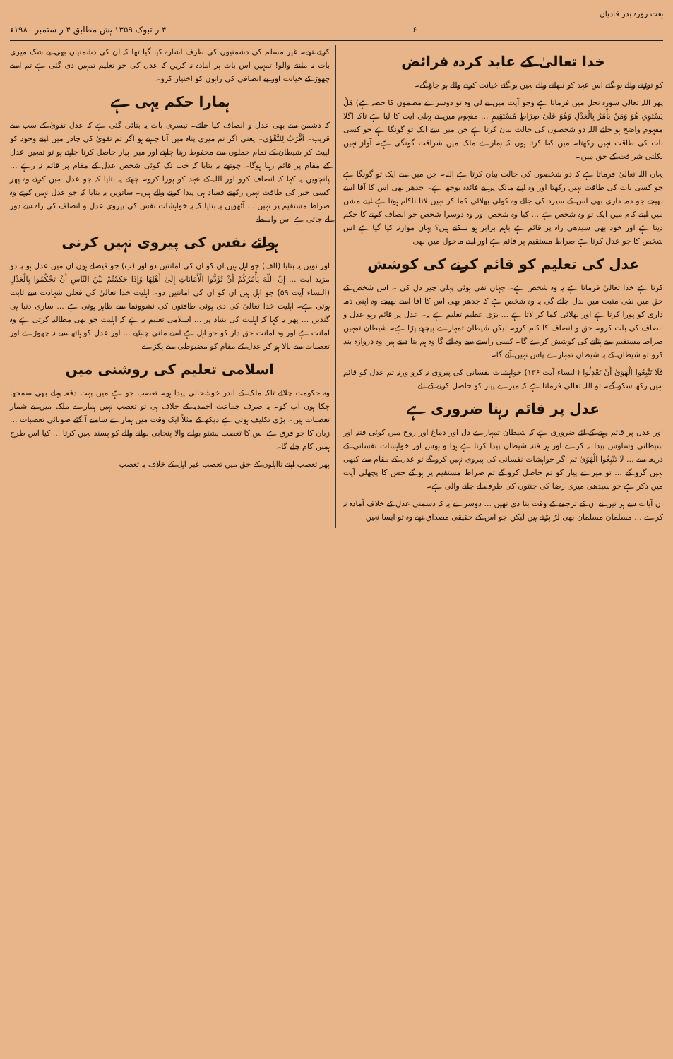ہفت روزہ بدر قادیان
۶ ۴ ر تبوک ۱۳۵۹ ہش مطابق ۴ ر ستمبر ۱۹۸۰ء
خدا تعالیٰ کے عاید کردہ فرائض
کو توڑنے والے ہو گئے اس عہد کو نبھانے والے نہیں ہو گئے خیانت کرنے والے ہو جاؤ گے۔
پھر اللہ تعالیٰ سورہ نحل میں فرماتا ہے وجو آیت میں نے لی وہ تو دوسرے مضمون کا حصہ ہے) هَلْ يَسْتَوِي هُوَ وَمَنْ يَأْمُرُ بِالْعَدْلِ وَهُوَ عَلَىٰ صِرَاطٍ مُسْتَقِيمٍ ... مفہوم میں نے پہلی آیت کا لیا ہے تاکہ اگلا مفہوم واضح ہو جائے اللہ دو شخصوں کی حالت بیان کرتا ہے جن میں سے ایک تو گونگا ہے جو کسی بات کی طاقت نہیں رکھتا۔ میں کہا کرتا ہوں کہ ہمارے ملک میں شرافت گونگی ہے۔ آواز نہیں نکلتی شرافت کے حق میں۔
یہاں اللہ تعالیٰ فرماتا ہے کہ دو شخصوں کی حالت بیان کرتا ہے اللہ۔ جن میں سے ایک تو گونگا ہے جو کسی بات کی طاقت نہیں رکھتا اور وہ اپنے مالک پر بے فائدہ بوجھ ہے۔ جدھر بھی اس کا آقا اسے بھیجے جو ذمہ داری بھی اس کے سپرد کی جائے وہ کوئی بھلائی کما کر نہیں لاتا ناکام ہوتا ہے اپنے مشن میں اپنے کام میں ایک تو وہ شخص ہے ... کیا وہ شخص اور وہ دوسرا شخص جو انصاف کرنے کا حکم دیتا ہے اور خود بھی سیدھی راہ پر قائم ہے باہم برابر ہو سکتے ہیں؟ یہاں موازنہ کیا گیا ہے اس شخص کا جو عدل کرتا ہے صراط مستقیم پر قائم ہے اور اپنے ماحول میں بھی
عدل کی تعلیم کو قائم کرنے کی کوشش
کرتا ہے خدا تعالیٰ فرماتا ہے یہ وہ شخص ہے۔ جہاں نفی ہوئی پہلی چیز دل کی ۔ اس شخص کے حق میں نفی مثبت میں بدل جائے گی یہ وہ شخص ہے کہ جدھر بھی اس کا آقا اسے بھیجے وہ اپنی ذمہ داری کو پورا کرتا ہے اور بھلائی کما کر لاتا ہے ... بڑی عظیم تعلیم ہے یہ۔ عدل پر قائم رہو عدل و انصاف کی بات کرو۔ حق و انصاف کا کام کرو۔ لیکن شیطان تمہارے پیچھے پڑا ہے۔ شیطان تمہیں صراط مستقیم سے ہٹانے کی کوشش کرے گا۔ کسی راستے سے وہ آئے گا وہ ہم بتا دیتے ہیں وہ دروازہ بند کرو تو شیطان کے یہ شیطان تمہارے پاس نہیں آئے گا۔
فَلَا تَتَّبِعُوا الْهَوَىٰ أَنْ تَعْدِلُوا (النساء آیت ۱۳۶) خواہشات نفسانی کی پیروی نہ کرو ورنہ تم عدل کو قائم نہیں رکھ سکو گے۔ تو اللہ تعالیٰ فرماتا ہے کہ میرے پیار کو حاصل کرنے کے لئے
عدل پر قائم رہنا ضروری ہے
اور عدل پر قائم رہنے کے لئے ضروری ہے کہ شیطان تمہارے دل اور دماغ اور روح میں کوئی فتنہ اور شیطانی وساوس پیدا نہ کرے اور ہر فتنہ شیطان پیدا کرتا ہے ہوا و ہوس اور خواہشات نفسانی کے ذریعہ سے ... لَا تَتَّبِعُوا الْهَوَىٰ تم اگر خواہشات نفسانی کی پیروی نہیں کرو گے تو عدل کے مقام سے کبھی نہیں گرو گے ... تو میرے پیار کو تم حاصل کرو گے تم صراط مستقیم پر ہو گے جس کا پچھلی آیت میں ذکر ہے جو سیدھی میری رضا کی جنتوں کی طرف لے جانے والی ہے۔
ان آیات سے ہر تیں نے ان کے ترجمے کے وقت بتا دی تھیں ... دوسرے یہ کہ دشمنی عدل کے خلاف آمادہ نہ کرے ... مسلمان مسلمان بھی لڑ پڑتے ہیں لیکن جو اس کے حقیقی مصداق تھے وہ تو ایسا نہیں
کرتے تھے۔ غیر مسلم کی دشمنیوں کی طرف اشارہ کیا گیا تھا کہ ان کی دشمنیاں بھی بے شک میری بات نہ ماننے والو! تمہیں اس بات پر آمادہ نہ کریں کہ عدل کی جو تعلیم تمہیں دی گئی ہے تم اسے چھوڑ کے خیانت اور بے انصافی کی راہوں کو اختیار کرو۔
ہمارا حکم یہی ہے
کہ دشمن سے بھی عدل و انصاف کیا جائے۔ تیسری بات یہ بتائی گئی ہے کہ عدل تقویٰ کے سب سے قریب۔ اَقْرَبُ لِلتَّقْوٰی۔ یعنی اگر تم میری پناہ میں آنا چاہتے ہو اگر تم تقویٰ کی چادر میں اپنے وجود کو لپیٹ کر شیطان کے تمام حملوں سے محفوظ رہنا چاہتے اور میرا پیار حاصل کرنا چاہتے ہو تو تمہیں عدل کے مقام پر قائم رہنا ہوگا۔ چوتھے یہ بتایا کہ جب تک کوئی شخص عدل کے مقام پر قائم نہ رہے ... پانچویں یہ کہا کہ انصاف کرو اور اللہ کے عہد کو پورا کرو۔ چھٹے یہ بتایا کہ جو عدل نہیں کرتے وہ پھر کسی خیر کی طاقت نہیں رکھتے فساد ہی پیدا کرنے والے ہیں۔ ساتویں یہ بتایا کہ جو عدل نہیں کرتے وہ صراط مستقیم پر نہیں ... آٹھویں یہ بتایا کہ یہ خواہشات نفس کی پیروی عدل و انصاف کی راہ سے دور لے جاتی ہے اس واسطے
ہوائے نفس کی پیروی نہیں کرنی
اور نویں یہ بتایا (الف) جو اہل ہیں ان کو ان کی امانتیں دو اور (ب) جو فیصلے ہوں ان میں عدل ہو یہ دو مزید آیت ... إِنَّ اللَّهَ يَأْمُرُكُمْ أَنْ تُؤَدُّوا الْأَمَانَاتِ إِلَىٰ أَهْلِهَا وَإِذَا حَكَمْتُمْ بَيْنَ النَّاسِ أَنْ تَحْكُمُوا بِالْعَدْلِ (النساء آیت ۵۹) جو اہل ہیں ان کو ان کی امانتیں دو۔ اہلیت خدا تعالیٰ کی فعلی شہادت سے ثابت ہوتی ہے۔ اہلیت خدا تعالیٰ کی دی ہوئی طاقتوں کی نشوونما سے ظاہر ہوتی ہے ... ساری دنیا ہی گندیں ... پھر یہ کہا کہ اہلیت کی بنیاد پر ... اسلامی تعلیم یہ ہے کہ اہلیت جو بھی مطالبہ کرتی ہے وہ امانت ہے اور وہ امانت حق دار کو جو اہل ہے اسے ملنی چاہئیے ... اور عدل کو ہاتھ سے نہ چھوڑے اور تعصبات سے بالا ہو کر عدل کے مقام کو مضبوطی سے پکڑے
اسلامی تعلیم کی روشنی میں
وہ حکومت چلائے تاکہ ملک کے اندر خوشحالی پیدا ہو۔ تعصب جو ہے میں بہت دفعہ پہلے بھی سمجھا چکا ہوں آپ کو۔ یہ صرف جماعت احمدیہ کے خلاف ہی تو تعصب نہیں ہمارے ملک میں بے شمار تعصبات ہیں۔ بڑی تکلیف ہوتی ہے دیکھ کے مثلاً ایک وقت میں ہمارے سامنے آ گئے صوبائی تعصبات ... زبان کا جو فرق ہے اس کا تعصب پشتو بولنے والا پنجابی بولنے والے کو پسند نہیں کرتا ... کیا اس طرح ہمیں کام چلے گا۔
پھر تعصب اپنے نااہلوں کے حق میں تعصب غیر اہل کے خلاف یہ تعصب